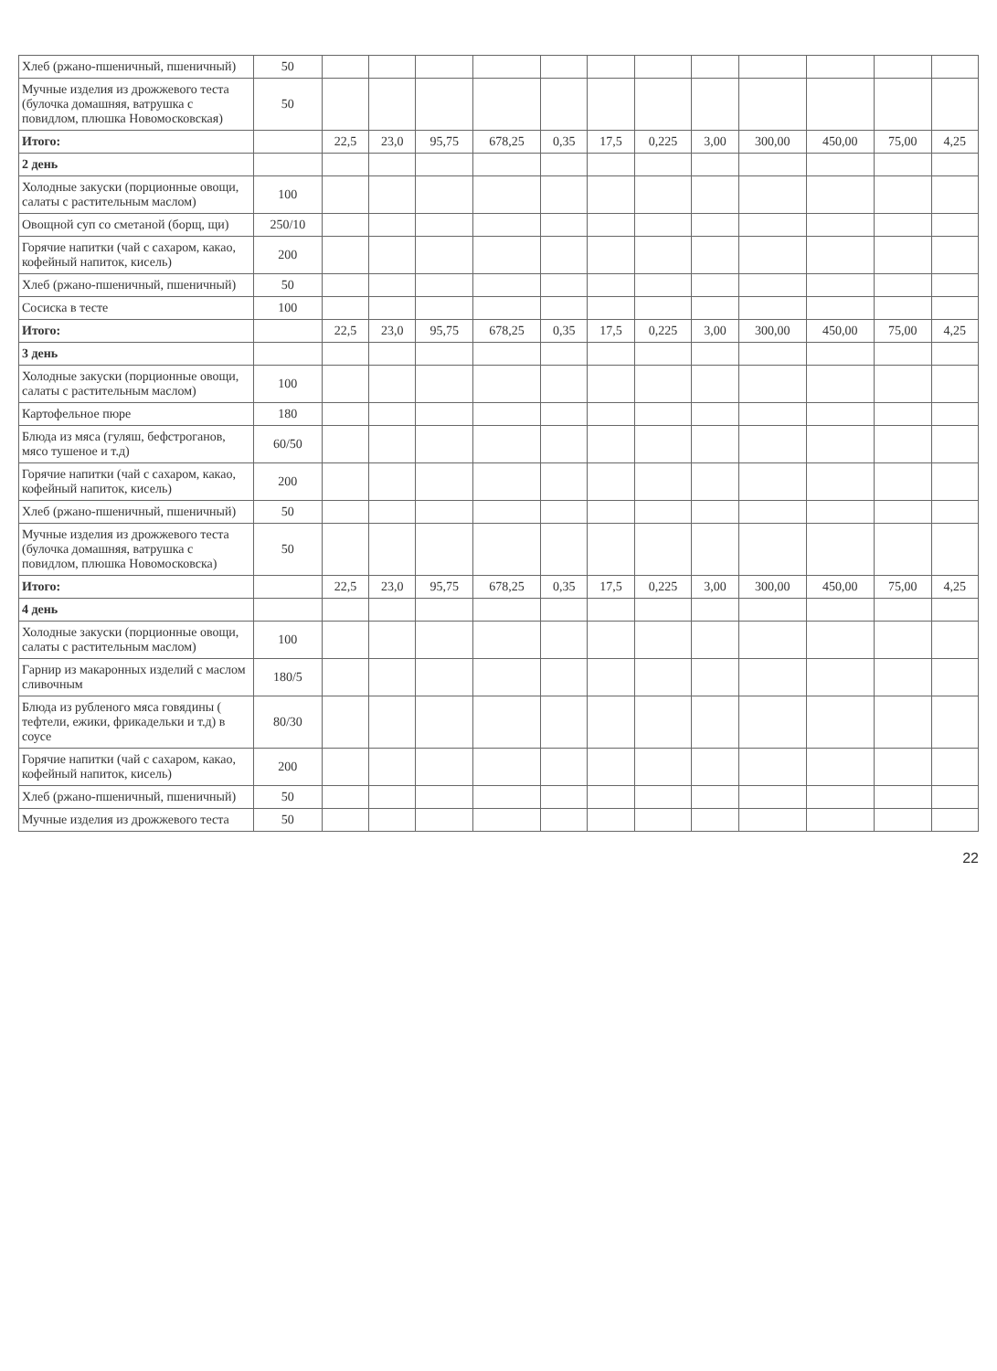| Хлеб (ржано-пшеничный, пшеничный) | 50 | | | | | | | | | | | | |
| Мучные изделия из дрожжевого теста (булочка домашняя, ватрушка с повидлом, плюшка Новомосковская) | 50 | | | | | | | | | | | | |
| Итого: | | 22,5 | 23,0 | 95,75 | 678,25 | 0,35 | 17,5 | 0,225 | 3,00 | 300,00 | 450,00 | 75,00 | 4,25 |
| 2 день | | | | | | | | | | | | | |
| Холодные закуски (порционные овощи, салаты с растительным маслом) | 100 | | | | | | | | | | | | |
| Овощной суп со сметаной (борщ, щи) | 250/10 | | | | | | | | | | | | |
| Горячие напитки (чай с сахаром, какао, кофейный напиток, кисель) | 200 | | | | | | | | | | | | |
| Хлеб (ржано-пшеничный, пшеничный) | 50 | | | | | | | | | | | | |
| Сосиска в тесте | 100 | | | | | | | | | | | | |
| Итого: | | 22,5 | 23,0 | 95,75 | 678,25 | 0,35 | 17,5 | 0,225 | 3,00 | 300,00 | 450,00 | 75,00 | 4,25 |
| 3 день | | | | | | | | | | | | | |
| Холодные закуски (порционные овощи, салаты с растительным маслом) | 100 | | | | | | | | | | | | |
| Картофельное пюре | 180 | | | | | | | | | | | | |
| Блюда из мяса (гуляш, бефстроганов, мясо тушеное и т.д) | 60/50 | | | | | | | | | | | | |
| Горячие напитки (чай с сахаром, какао, кофейный напиток, кисель) | 200 | | | | | | | | | | | | |
| Хлеб (ржано-пшеничный, пшеничный) | 50 | | | | | | | | | | | | |
| Мучные изделия из дрожжевого теста (булочка домашняя, ватрушка с повидлом, плюшка Новомосковска) | 50 | | | | | | | | | | | | |
| Итого: | | 22,5 | 23,0 | 95,75 | 678,25 | 0,35 | 17,5 | 0,225 | 3,00 | 300,00 | 450,00 | 75,00 | 4,25 |
| 4 день | | | | | | | | | | | | | |
| Холодные закуски (порционные овощи, салаты с растительным маслом) | 100 | | | | | | | | | | | | |
| Гарнир из макаронных изделий с маслом сливочным | 180/5 | | | | | | | | | | | | |
| Блюда из рубленого мяса говядины ( тефтели, ежики, фрикадельки и т.д) в соусе | 80/30 | | | | | | | | | | | | |
| Горячие напитки (чай с сахаром, какао, кофейный напиток, кисель) | 200 | | | | | | | | | | | | |
| Хлеб (ржано-пшеничный, пшеничный) | 50 | | | | | | | | | | | | |
| Мучные изделия из дрожжевого теста | 50 | | | | | | | | | | | | |
22